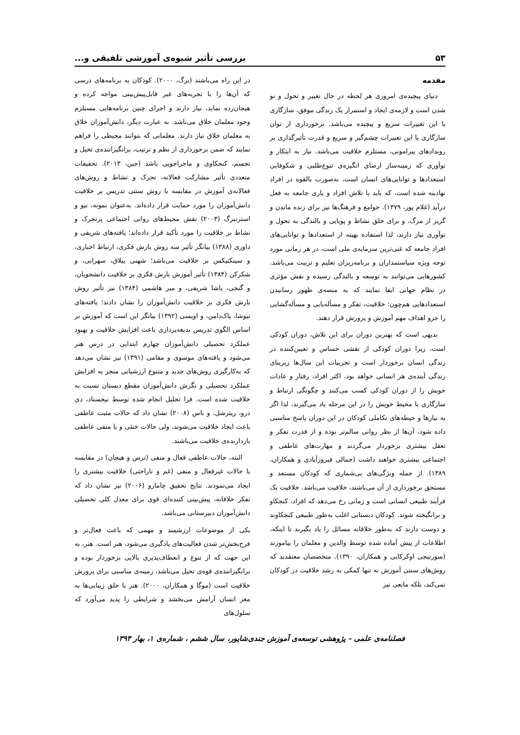۵۳ بررسی تأثیر شیوه‌ی آموزشی تلفیقی و...
مقدمه
دنیای پیچیده‌ی امروزی هر لحظه در حال تغییر و تحول و نو شدن است و لازمه‌ی ایجاد و استمرار یک زندگی موفق، سازگاری با این تغییرات سریع و پیچیده می‌باشد. برخورداری از توان سازگاری با این تغییرات چشم‌گیر و سریع و قدرت تأثیرگذاری بر رویدادهای پیرامونی، مستلزم خلاقیت می‌باشد. نیاز به ابتکار و نوآوری که زمینه‌ساز ارضای انگیزه‌ی تنوع‌طلبی و شکوفایی استعدادها و توانایی‌های انسان است، به‌صورت بالقوه در افراد نهادینه شده است، که باید با تلاش افراد و یاری جامعه به فعل درآید (غلام پور، ۱۳۷۹). جوامع و فرهنگ‌ها نیز برای زنده ماندن و گریز از مرگ، و برای خلق نشاط و پویایی و بالندگی به تحول و نوآوری نیاز دارند، لذا استفاده بهینه از استعدادها و توانایی‌های افراد جامعه که غنی‌ترین سرمایه‌ی ملی است، در هر زمانی مورد توجه ویژه سیاستمداران و برنامه‌ریزان تعلیم و تربیت می‌باشد. کشورهایی می‌توانند به توسعه و بالندگی رسیده و نقش مؤثری در نظام جهانی ایفا نمایند که به منصه‌ی ظهور رسانیدن استعدادهایی هم‌چون: خلاقیت، تفکر و مسأله‌یابی و مسأله‌گشایی را جزو اهداف مهم آموزش و پرورش قرار دهند.
بدیهی است که بهترین دوران برای این تلاش، دوران کودکی است، زیرا دوران کودکی از نقشی حساس و تعیین‌کننده در زندگی انسان برخوردار است و تجربیات این سال‌ها زیربنای زندگی آینده‌ی هر انسانی خواهد بود. اکثر افراد، رفتار و عادات خویش را از دوران کودکی کسب می‌کنند و چگونگی ارتباط و سازگاری با محیط خویش را در این مرحله یاد می‌گیرند، لذا اگر به نیازها و حیطه‌های تکاملی کودکان در این دوران پاسخ مناسبی داده شود، آن‌ها از نظر روانی سالم‌تر بوده و از قدرت تفکر و تعقل بیشتری برخوردار می‌گردند و مهارت‌های عاطفی و اجتماعی بیشتری خواهند داشت (جمالی فیروزآبادی و همکاران، ۱۳۸۹). از جمله ویژگی‌های بی‌شماری که کودکان مستعد و مستحق برخورداری از آن می‌باشند، خلاقیت می‌باشد. خلاقیت یک فرآیند طبیعی انسانی است و زمانی رخ می‌دهد که افراد، کنجکاو و برانگیخته شوند. کودکان دبستانی اغلب به‌طور طبیعی کنجکاوند و دوست دارند که به‌طور خلاقانه مسائل را یاد بگیرند تا اینکه، اطلاعات از پیش آماده شده توسط والدین و معلمان را بیاموزند (سورتیجی اوکرکایی و همکاران، ۱۳۹۰). متخصصان معتقدند که روش‌های سنتی آموزش نه تنها کمکی به رشد خلاقیت در کودکان نمی‌کند، بلکه مانعی نیز
در این راه می‌باشند (برگ، ۲۰۰۰). کودکان به برنامه‌های درسی که آن‌ها را با تجربه‌های غیر قابل‌پیش‌بینی مواجه کرده و هیجان‌زده نماید، نیاز دارند و اجرای چنین برنامه‌هایی مستلزم وجود معلمان خلاق می‌باشد. به عبارت دیگر، دانش‌آموزان خلاق به معلمان خلاق نیاز دارند. معلمانی که بتوانند محیطی را فراهم نمایند که ضمن برخورداری از نظم و ترتیب، برانگیزاننده‌ی تخیل و تجسم، کنجکاوی و ماجراجویی باشد (جین، ۲۰۱۳). تحقیقات متعددی تأثیر مشارکت فعالانه، تحرک و نشاط و روش‌های فعالانه‌ی آموزش در مقایسه با روش سنتی تدریس بر خلاقیت دانش‌آموزان را مورد حمایت قرار داده‌اند. به‌عنوان نمونه، نیو و استرنبرگ (۲۰۰۳) نقش محیط‌های روانی اجتماعی پرتحرک و نشاط بر خلاقیت را مورد تأکید قرار داده‌اند؛ یافته‌های شریفی و داوری (۱۳۸۸) بیانگر تأثیر سه روش بارش فکری، ارتباط اجباری، و سینکتیکس بر خلاقیت می‌باشد؛ شهنی ییلاق، سهرابی، و شکرکن (۱۳۸۴) تأثیر آموزش بارش فکری بر خلاقیت دانشجویان، و گنجی، پاشا شریفی، و میر هاشمی (۱۳۸۴) نیز تأثیر روش بارش فکری بر خلاقیت دانش‌آموزان را نشان دادند؛ یافته‌های نیوشا، پاک‌دامن، و اویسی (۱۳۹۲) بیانگر این است که آموزش بر اساس الگوی تدریس بدیعه‌پردازی باعث افزایش خلاقیت و بهبود عملکرد تحصیلی دانش‌آموزان چهارم ابتدایی در درس هنر می‌شود و یافته‌های موسوی و مقامی (۱۳۹۱) نیز نشان می‌دهد که به‌کارگیری روش‌های جدید و متنوع ارزشیابی منجر به افزایش عملکرد تحصیلی و نگرش دانش‌آموزان مقطع دبستان نسبت به خلاقیت شده است. فرا تحلیل انجام شده توسط نیجستاد، دی درو، ریتزشل، و باس (۲۰۰۸) نشان داد که حالات مثبت عاطفی باعث ایجاد خلاقیت می‌شوند، ولی حالات خنثی و یا منفی عاطفی بازدارنده‌ی خلاقیت می‌باشند.
البته، حالات عاطفی فعال و منفی (ترس و هیجان) در مقایسه با حالات غیرفعال و منفی (غم و ناراحتی) خلاقیت بیشتری را ایجاد می‌نمودند. نتایج تحقیق چامارو (۲۰۰۶) نیز نشان داد که تفکر خلاقانه، پیش‌بینی کننده‌ای قوی برای معدل کلی تحصیلی دانش‌آموزان دبیرستانی می‌باشد.
یکی از موضوعات ارزشمند و مهمی که باعث فعال‌تر و فرح‌بخش‌تر شدن فعالیت‌های یادگیری می‌شود، هنر است. هنر، به این جهت که از تنوع و انعطاف‌پذیری بالایی برخوردار بوده و برانگیزاننده‌ی قوه‌ی تخیل می‌باشد، زمینه‌ی مناسبی برای پرورش خلاقیت است (موگا و همکاران، ۲۰۰۰). هنر با خلق زیبایی‌ها به مغز انسان آرامش می‌بخشد و شرایطی را پدید می‌آورد که سلول‌های
فصلنامه‌ی علمی - پژوهشی توسعه‌ی آموزش جندی‌شاپور، سال ششم ، شماره‌ی ۱، بهار ۱۳۹۴